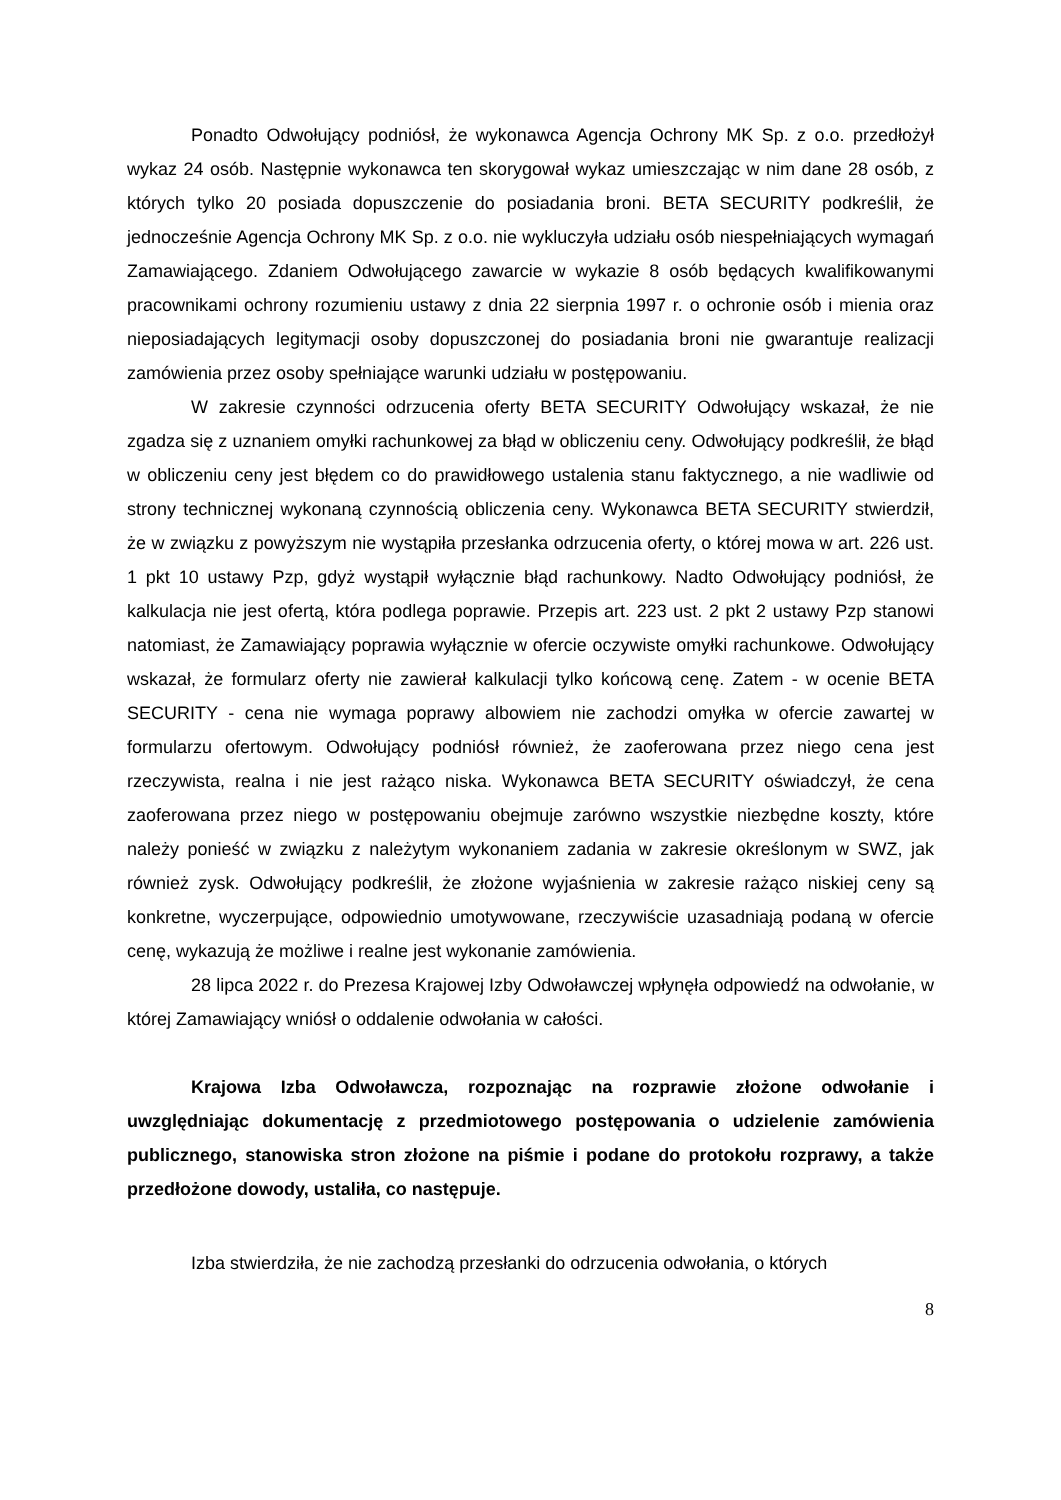Ponadto Odwołujący podniósł, że wykonawca Agencja Ochrony MK Sp. z o.o. przedłożył wykaz 24 osób. Następnie wykonawca ten skorygował wykaz umieszczając w nim dane 28 osób, z których tylko 20 posiada dopuszczenie do posiadania broni. BETA SECURITY podkreślił, że jednocześnie Agencja Ochrony MK Sp. z o.o. nie wykluczyła udziału osób niespełniających wymagań Zamawiającego. Zdaniem Odwołującego zawarcie w wykazie 8 osób będących kwalifikowanymi pracownikami ochrony rozumieniu ustawy z dnia 22 sierpnia 1997 r. o ochronie osób i mienia oraz nieposiadających legitymacji osoby dopuszczonej do posiadania broni nie gwarantuje realizacji zamówienia przez osoby spełniające warunki udziału w postępowaniu.
W zakresie czynności odrzucenia oferty BETA SECURITY Odwołujący wskazał, że nie zgadza się z uznaniem omyłki rachunkowej za błąd w obliczeniu ceny. Odwołujący podkreślił, że błąd w obliczeniu ceny jest błędem co do prawidłowego ustalenia stanu faktycznego, a nie wadliwie od strony technicznej wykonaną czynnością obliczenia ceny. Wykonawca BETA SECURITY stwierdził, że w związku z powyższym nie wystąpiła przesłanka odrzucenia oferty, o której mowa w art. 226 ust. 1 pkt 10 ustawy Pzp, gdyż wystąpił wyłącznie błąd rachunkowy. Nadto Odwołujący podniósł, że kalkulacja nie jest ofertą, która podlega poprawie. Przepis art. 223 ust. 2 pkt 2 ustawy Pzp stanowi natomiast, że Zamawiający poprawia wyłącznie w ofercie oczywiste omyłki rachunkowe. Odwołujący wskazał, że formularz oferty nie zawierał kalkulacji tylko końcową cenę. Zatem - w ocenie BETA SECURITY - cena nie wymaga poprawy albowiem nie zachodzi omyłka w ofercie zawartej w formularzu ofertowym. Odwołujący podniósł również, że zaoferowana przez niego cena jest rzeczywista, realna i nie jest rażąco niska. Wykonawca BETA SECURITY oświadczył, że cena zaoferowana przez niego w postępowaniu obejmuje zarówno wszystkie niezbędne koszty, które należy ponieść w związku z należytym wykonaniem zadania w zakresie określonym w SWZ, jak również zysk. Odwołujący podkreślił, że złożone wyjaśnienia w zakresie rażąco niskiej ceny są konkretne, wyczerpujące, odpowiednio umotywowane, rzeczywiście uzasadniają podaną w ofercie cenę, wykazują że możliwe i realne jest wykonanie zamówienia.
28 lipca 2022 r. do Prezesa Krajowej Izby Odwoławczej wpłynęła odpowiedź na odwołanie, w której Zamawiający wniósł o oddalenie odwołania w całości.
Krajowa Izba Odwoławcza, rozpoznając na rozprawie złożone odwołanie i uwzględniając dokumentację z przedmiotowego postępowania o udzielenie zamówienia publicznego, stanowiska stron złożone na piśmie i podane do protokołu rozprawy, a także przedłożone dowody, ustaliła, co następuje.
Izba stwierdziła, że nie zachodzą przesłanki do odrzucenia odwołania, o których
8